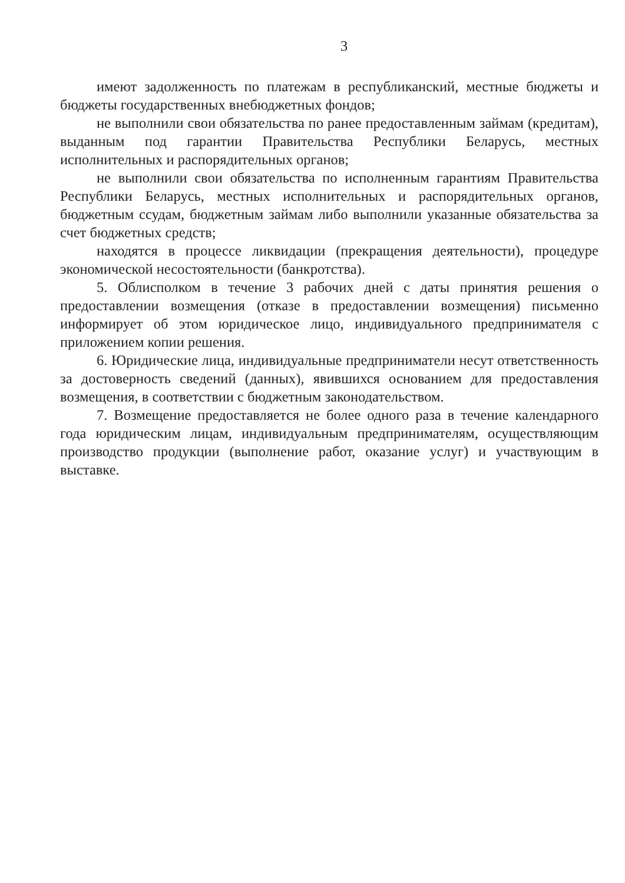3
имеют задолженность по платежам в республиканский, местные бюджеты и бюджеты государственных внебюджетных фондов;
не выполнили свои обязательства по ранее предоставленным займам (кредитам), выданным под гарантии Правительства Республики Беларусь, местных исполнительных и распорядительных органов;
не выполнили свои обязательства по исполненным гарантиям Правительства Республики Беларусь, местных исполнительных и распорядительных органов, бюджетным ссудам, бюджетным займам либо выполнили указанные обязательства за счет бюджетных средств;
находятся в процессе ликвидации (прекращения деятельности), процедуре экономической несостоятельности (банкротства).
5. Облисполком в течение 3 рабочих дней с даты принятия решения о предоставлении возмещения (отказе в предоставлении возмещения) письменно информирует об этом юридическое лицо, индивидуального предпринимателя с приложением копии решения.
6. Юридические лица, индивидуальные предприниматели несут ответственность за достоверность сведений (данных), явившихся основанием для предоставления возмещения, в соответствии с бюджетным законодательством.
7. Возмещение предоставляется не более одного раза в течение календарного года юридическим лицам, индивидуальным предпринимателям, осуществляющим производство продукции (выполнение работ, оказание услуг) и участвующим в выставке.